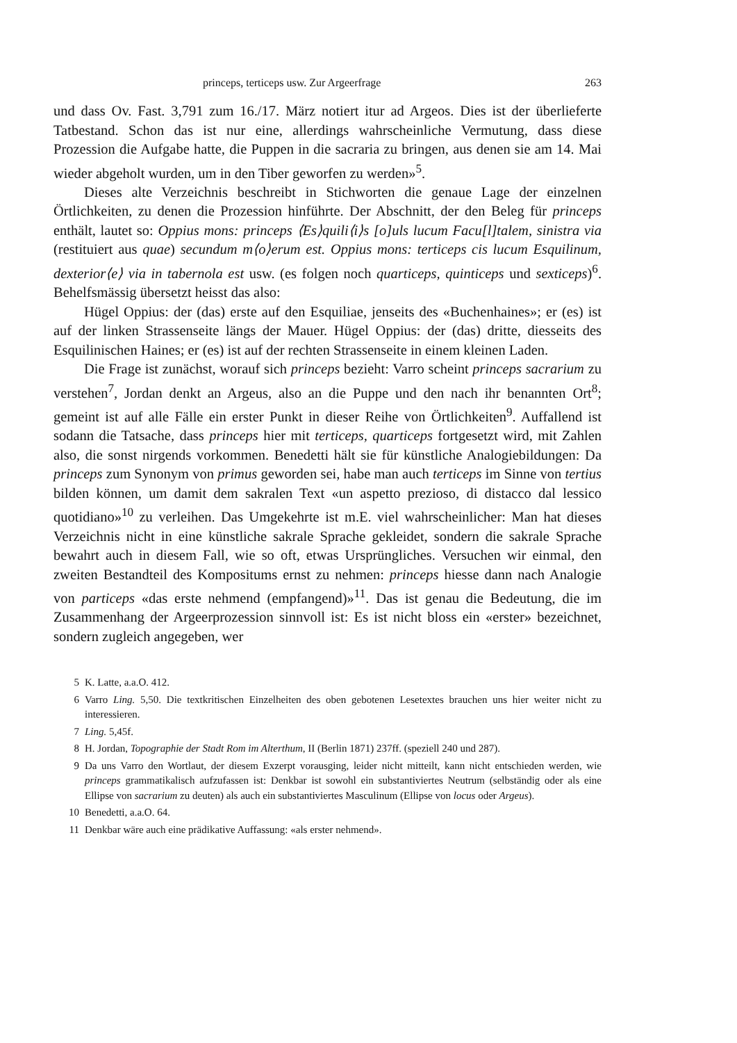princeps, terticeps usw. Zur Argeerfrage 263
und dass Ov. Fast. 3,791 zum 16./17. März notiert itur ad Argeos. Dies ist der überlieferte Tatbestand. Schon das ist nur eine, allerdings wahrscheinliche Vermutung, dass diese Prozession die Aufgabe hatte, die Puppen in die sacraria zu bringen, aus denen sie am 14. Mai wieder abgeholt wurden, um in den Tiber geworfen zu werden»<sup>5</sup>.
Dieses alte Verzeichnis beschreibt in Stichworten die genaue Lage der einzelnen Örtlichkeiten, zu denen die Prozession hinführte. Der Abschnitt, der den Beleg für princeps enthält, lautet so: Oppius mons: princeps ⟨Es⟩quili⟨i⟩s [o]uls lucum Facu[l]talem, sinistra via (restituiert aus quae) secundum m⟨o⟩erum est. Oppius mons: terticeps cis lucum Esquilinum, dexterior⟨e⟩ via in tabernola est usw. (es folgen noch quarticeps, quinticeps und sexticeps)<sup>6</sup>. Behelfsmässig übersetzt heisst das also:
Hügel Oppius: der (das) erste auf den Esquiliae, jenseits des «Buchenhaines»; er (es) ist auf der linken Strassenseite längs der Mauer. Hügel Oppius: der (das) dritte, diesseits des Esquilinischen Haines; er (es) ist auf der rechten Strassenseite in einem kleinen Laden.
Die Frage ist zunächst, worauf sich princeps bezieht: Varro scheint princeps sacrarium zu verstehen<sup>7</sup>, Jordan denkt an Argeus, also an die Puppe und den nach ihr benannten Ort<sup>8</sup>; gemeint ist auf alle Fälle ein erster Punkt in dieser Reihe von Örtlichkeiten<sup>9</sup>. Auffallend ist sodann die Tatsache, dass princeps hier mit terticeps, quarticeps fortgesetzt wird, mit Zahlen also, die sonst nirgends vorkommen. Benedetti hält sie für künstliche Analogiebildungen: Da princeps zum Synonym von primus geworden sei, habe man auch terticeps im Sinne von tertius bilden können, um damit dem sakralen Text «un aspetto prezioso, di distacco dal lessico quotidiano»<sup>10</sup> zu verleihen. Das Umgekehrte ist m.E. viel wahrscheinlicher: Man hat dieses Verzeichnis nicht in eine künstliche sakrale Sprache gekleidet, sondern die sakrale Sprache bewahrt auch in diesem Fall, wie so oft, etwas Ursprüngliches. Versuchen wir einmal, den zweiten Bestandteil des Kompositums ernst zu nehmen: princeps hiesse dann nach Analogie von particeps «das erste nehmend (empfangend)»<sup>11</sup>. Das ist genau die Bedeutung, die im Zusammenhang der Argeerprozession sinnvoll ist: Es ist nicht bloss ein «erster» bezeichnet, sondern zugleich angegeben, wer
5 K. Latte, a.a.O. 412.
6 Varro Ling. 5,50. Die textkritischen Einzelheiten des oben gebotenen Lesetextes brauchen uns hier weiter nicht zu interessieren.
7 Ling. 5,45f.
8 H. Jordan, Topographie der Stadt Rom im Alterthum, II (Berlin 1871) 237ff. (speziell 240 und 287).
9 Da uns Varro den Wortlaut, der diesem Exzerpt vorausging, leider nicht mitteilt, kann nicht entschieden werden, wie princeps grammatikalisch aufzufassen ist: Denkbar ist sowohl ein substantiviertes Neutrum (selbständig oder als eine Ellipse von sacrarium zu deuten) als auch ein substantiviertes Masculinum (Ellipse von locus oder Argeus).
10 Benedetti, a.a.O. 64.
11 Denkbar wäre auch eine prädikative Auffassung: «als erster nehmend».